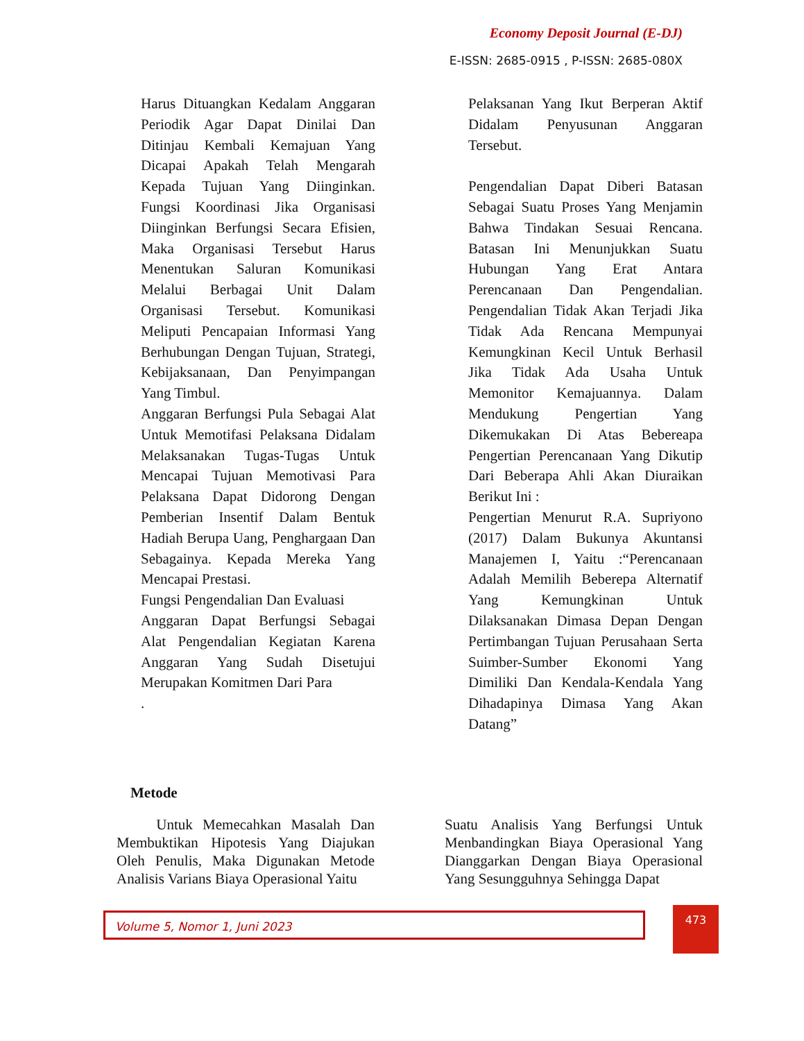Economy Deposit Journal (E-DJ)
E-ISSN: 2685-0915 , P-ISSN: 2685-080X
Harus Dituangkan Kedalam Anggaran Periodik Agar Dapat Dinilai Dan Ditinjau Kembali Kemajuan Yang Dicapai Apakah Telah Mengarah Kepada Tujuan Yang Diinginkan. Fungsi Koordinasi Jika Organisasi Diinginkan Berfungsi Secara Efisien, Maka Organisasi Tersebut Harus Menentukan Saluran Komunikasi Melalui Berbagai Unit Dalam Organisasi Tersebut. Komunikasi Meliputi Pencapaian Informasi Yang Berhubungan Dengan Tujuan, Strategi, Kebijaksanaan, Dan Penyimpangan Yang Timbul.
Anggaran Berfungsi Pula Sebagai Alat Untuk Memotifasi Pelaksana Didalam Melaksanakan Tugas-Tugas Untuk Mencapai Tujuan Memotivasi Para Pelaksana Dapat Didorong Dengan Pemberian Insentif Dalam Bentuk Hadiah Berupa Uang, Penghargaan Dan Sebagainya. Kepada Mereka Yang Mencapai Prestasi.
Fungsi Pengendalian Dan Evaluasi
Anggaran Dapat Berfungsi Sebagai Alat Pengendalian Kegiatan Karena Anggaran Yang Sudah Disetujui Merupakan Komitmen Dari Para
.
Pelaksanan Yang Ikut Berperan Aktif Didalam Penyusunan Anggaran Tersebut.
Pengendalian Dapat Diberi Batasan Sebagai Suatu Proses Yang Menjamin Bahwa Tindakan Sesuai Rencana. Batasan Ini Menunjukkan Suatu Hubungan Yang Erat Antara Perencanaan Dan Pengendalian. Pengendalian Tidak Akan Terjadi Jika Tidak Ada Rencana Mempunyai Kemungkinan Kecil Untuk Berhasil Jika Tidak Ada Usaha Untuk Memonitor Kemajuannya. Dalam Mendukung Pengertian Yang Dikemukakan Di Atas Bebereapa Pengertian Perencanaan Yang Dikutip Dari Beberapa Ahli Akan Diuraikan Berikut Ini :
Pengertian Menurut R.A. Supriyono (2017) Dalam Bukunya Akuntansi Manajemen I, Yaitu :“Perencanaan Adalah Memilih Beberepa Alternatif Yang Kemungkinan Untuk Dilaksanakan Dimasa Depan Dengan Pertimbangan Tujuan Perusahaan Serta Suimber-Sumber Ekonomi Yang Dimiliki Dan Kendala-Kendala Yang Dihadapinya Dimasa Yang Akan Datang”
Metode
Untuk Memecahkan Masalah Dan Membuktikan Hipotesis Yang Diajukan Oleh Penulis, Maka Digunakan Metode Analisis Varians Biaya Operasional Yaitu
Suatu Analisis Yang Berfungsi Untuk Menbandingkan Biaya Operasional Yang Dianggarkan Dengan Biaya Operasional Yang Sesungguhnya Sehingga Dapat
Volume 5, Nomor 1, Juni 2023 473